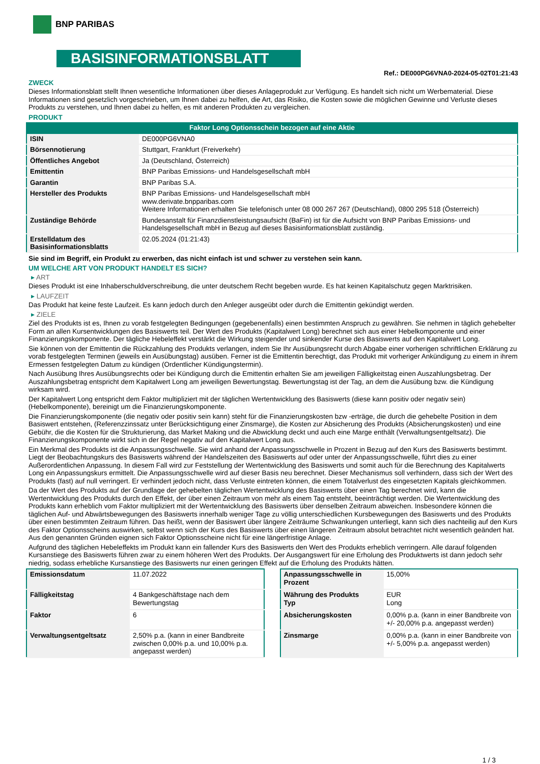BNP PARIBAS
BASISINFORMATIONSBLATT
Ref.: DE000PG6VNA0-2024-05-02T01:21:43
ZWECK
Dieses Informationsblatt stellt Ihnen wesentliche Informationen über dieses Anlageprodukt zur Verfügung. Es handelt sich nicht um Werbematerial. Diese Informationen sind gesetzlich vorgeschrieben, um Ihnen dabei zu helfen, die Art, das Risiko, die Kosten sowie die möglichen Gewinne und Verluste dieses Produkts zu verstehen, und Ihnen dabei zu helfen, es mit anderen Produkten zu vergleichen.
PRODUKT
Faktor Long Optionsschein bezogen auf eine Aktie
| ISIN | DE000PG6VNA0 |
| Börsennotierung | Stuttgart, Frankfurt (Freiverkehr) |
| Öffentliches Angebot | Ja (Deutschland, Österreich) |
| Emittentin | BNP Paribas Emissions- und Handelsgesellschaft mbH |
| Garantin | BNP Paribas S.A. |
| Hersteller des Produkts | BNP Paribas Emissions- und Handelsgesellschaft mbH www.derivate.bnpparibas.com Weitere Informationen erhalten Sie telefonisch unter 08 000 267 267 (Deutschland), 0800 295 518 (Österreich) |
| Zuständige Behörde | Bundesanstalt für Finanzdienstleistungsaufsicht (BaFin) ist für die Aufsicht von BNP Paribas Emissions- und Handelsgesellschaft mbH in Bezug auf dieses Basisinformationsblatt zuständig. |
| Erstelldatum des Basisinformationsblatts | 02.05.2024 (01:21:43) |
Sie sind im Begriff, ein Produkt zu erwerben, das nicht einfach ist und schwer zu verstehen sein kann.
UM WELCHE ART VON PRODUKT HANDELT ES SICH?
▸ ART
Dieses Produkt ist eine Inhaberschuldverschreibung, die unter deutschem Recht begeben wurde. Es hat keinen Kapitalschutz gegen Marktrisiken.
▸ LAUFZEIT
Das Produkt hat keine feste Laufzeit. Es kann jedoch durch den Anleger ausgeübt oder durch die Emittentin gekündigt werden.
▸ ZIELE
Ziel des Produkts ist es, Ihnen zu vorab festgelegten Bedingungen (gegebenenfalls) einen bestimmten Anspruch zu gewähren. Sie nehmen in täglich gehebelter Form an allen Kursentwicklungen des Basiswerts teil. Der Wert des Produkts (Kapitalwert Long) berechnet sich aus einer Hebelkomponente und einer Finanzierungskomponente. Der tägliche Hebeleffekt verstärkt die Wirkung steigender und sinkender Kurse des Basiswerts auf den Kapitalwert Long.
Sie können von der Emittentin die Rückzahlung des Produkts verlangen, indem Sie Ihr Ausübungsrecht durch Abgabe einer vorherigen schriftlichen Erklärung zu vorab festgelegten Terminen (jeweils ein Ausübungstag) ausüben. Ferner ist die Emittentin berechtigt, das Produkt mit vorheriger Ankündigung zu einem in ihrem Ermessen festgelegten Datum zu kündigen (Ordentlicher Kündigungstermin).
Nach Ausübung Ihres Ausübungsrechts oder bei Kündigung durch die Emittentin erhalten Sie am jeweiligen Fälligkeitstag einen Auszahlungsbetrag. Der Auszahlungsbetrag entspricht dem Kapitalwert Long am jeweiligen Bewertungstag. Bewertungstag ist der Tag, an dem die Ausübung bzw. die Kündigung wirksam wird.
Der Kapitalwert Long entspricht dem Faktor multipliziert mit der täglichen Wertentwicklung des Basiswerts (diese kann positiv oder negativ sein) (Hebelkomponente), bereinigt um die Finanzierungskomponente.
Die Finanzierungskomponente (die negativ oder positiv sein kann) steht für die Finanzierungskosten bzw -erträge, die durch die gehebelte Position in dem Basiswert entstehen, (Referenzzinssatz unter Berücksichtigung einer Zinsmarge), die Kosten zur Absicherung des Produkts (Absicherungskosten) und eine Gebühr, die die Kosten für die Strukturierung, das Market Making und die Abwicklung deckt und auch eine Marge enthält (Verwaltungsentgeltsatz). Die Finanzierungskomponente wirkt sich in der Regel negativ auf den Kapitalwert Long aus.
Ein Merkmal des Produkts ist die Anpassungsschwelle. Sie wird anhand der Anpassungsschwelle in Prozent in Bezug auf den Kurs des Basiswerts bestimmt. Liegt der Beobachtungskurs des Basiswerts während der Handelszeiten des Basiswerts auf oder unter der Anpassungsschwelle, führt dies zu einer Außerordentlichen Anpassung. In diesem Fall wird zur Feststellung der Wertentwicklung des Basiswerts und somit auch für die Berechnung des Kapitalwerts Long ein Anpassungskurs ermittelt. Die Anpassungsschwelle wird auf dieser Basis neu berechnet. Dieser Mechanismus soll verhindern, dass sich der Wert des Produkts (fast) auf null verringert. Er verhindert jedoch nicht, dass Verluste eintreten können, die einem Totalverlust des eingesetzten Kapitals gleichkommen.
Da der Wert des Produkts auf der Grundlage der gehebelten täglichen Wertentwicklung des Basiswerts über einen Tag berechnet wird, kann die Wertentwicklung des Produkts durch den Effekt, der über einen Zeitraum von mehr als einem Tag entsteht, beeinträchtigt werden. Die Wertentwicklung des Produkts kann erheblich vom Faktor multipliziert mit der Wertentwicklung des Basiswerts über denselben Zeitraum abweichen. Insbesondere können die täglichen Auf- und Abwärtsbewegungen des Basiswerts innerhalb weniger Tage zu völlig unterschiedlichen Kursbewegungen des Basiswerts und des Produkts über einen bestimmten Zeitraum führen. Das heißt, wenn der Basiswert über längere Zeiträume Schwankungen unterliegt, kann sich dies nachteilig auf den Kurs des Faktor Optionsscheins auswirken, selbst wenn sich der Kurs des Basiswerts über einen längeren Zeitraum absolut betrachtet nicht wesentlich geändert hat. Aus den genannten Gründen eignen sich Faktor Optionsscheine nicht für eine längerfristige Anlage.
Aufgrund des täglichen Hebeleffekts im Produkt kann ein fallender Kurs des Basiswerts den Wert des Produkts erheblich verringern. Alle darauf folgenden Kursanstiege des Basiswerts führen zwar zu einem höheren Wert des Produkts. Der Ausgangswert für eine Erholung des Produktwerts ist dann jedoch sehr niedrig, sodass erhebliche Kursanstiege des Basiswerts nur einen geringen Effekt auf die Erholung des Produkts hätten.
| Emissionsdatum | 11.07.2022 |
| Fälligkeitstag | 4 Bankgeschäftstage nach dem Bewertungstag |
| Faktor | 6 |
| Verwaltungsentgeltsatz | 2,50% p.a. (kann in einer Bandbreite zwischen 0,00% p.a. und 10,00% p.a. angepasst werden) |
| Anpassungsschwelle in Prozent | 15,00% |
| Währung des Produkts Typ | EUR Long |
| Absicherungskosten | 0,00% p.a. (kann in einer Bandbreite von +/- 20,00% p.a. angepasst werden) |
| Zinsmarge | 0,00% p.a. (kann in einer Bandbreite von +/- 5,00% p.a. angepasst werden) |
1 / 3